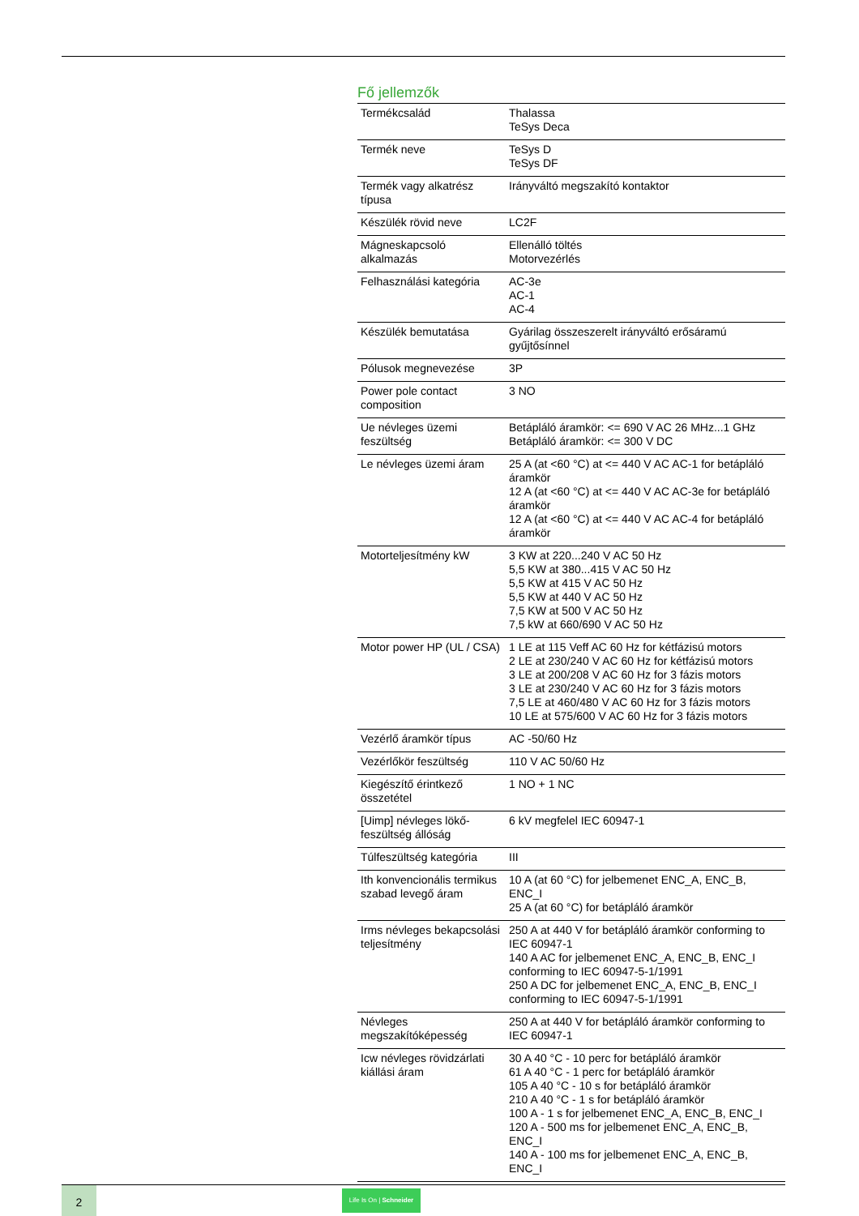Fő jellemzők
| Termékcsalád | Thalassa TeSys Deca |
| Termék neve | TeSys D TeSys DF |
| Termék vagy alkatrész típusa | Irányváltó megszakító kontaktor |
| Készülék rövid neve | LC2F |
| Mágneskapcsoló alkalmazás | Ellenálló töltés Motorvezérlés |
| Felhasználási kategória | AC-3e AC-1 AC-4 |
| Készülék bemutatása | Gyárilag összeszerelt irányváltó erősáramú gyűjtősínnel |
| Pólusok megnevezése | 3P |
| Power pole contact composition | 3 NO |
| Ue névleges üzemi feszültség | Betápláló áramkör: <= 690 V AC 26 MHz...1 GHz Betápláló áramkör: <= 300 V DC |
| Le névleges üzemi áram | 25 A (at <60 °C) at <= 440 V AC AC-1 for betápláló áramkör 12 A (at <60 °C) at <= 440 V AC AC-3e for betápláló áramkör 12 A (at <60 °C) at <= 440 V AC AC-4 for betápláló áramkör |
| Motorteljesítmény kW | 3 KW at 220...240 V AC 50 Hz 5,5 KW at 380...415 V AC 50 Hz 5,5 KW at 415 V AC 50 Hz 5,5 KW at 440 V AC 50 Hz 7,5 KW at 500 V AC 50 Hz 7,5 kW at 660/690 V AC 50 Hz |
| Motor power HP (UL / CSA) | 1 LE at 115 Veff AC 60 Hz for kétfázisú motors 2 LE at 230/240 V AC 60 Hz for kétfázisú motors 3 LE at 200/208 V AC 60 Hz for 3 fázis motors 3 LE at 230/240 V AC 60 Hz for 3 fázis motors 7,5 LE at 460/480 V AC 60 Hz for 3 fázis motors 10 LE at 575/600 V AC 60 Hz for 3 fázis motors |
| Vezérlő áramkör típus | AC -50/60 Hz |
| Vezérlőkör feszültség | 110 V AC 50/60 Hz |
| Kiegészítő érintkező összetétel | 1 NO + 1 NC |
| [Uimp] névleges lökő-feszültség állóság | 6 kV megfelel IEC 60947-1 |
| Túlfeszültség kategória | III |
| Ith konvencionális termikus szabad levegő áram | 10 A (at 60 °C) for jelbemenet ENC_A, ENC_B, ENC_I 25 A (at 60 °C) for betápláló áramkör |
| Irms névleges bekapcsolási teljesítmény | 250 A at 440 V for betápláló áramkör conforming to IEC 60947-1 140 A AC for jelbemenet ENC_A, ENC_B, ENC_I conforming to IEC 60947-5-1/1991 250 A DC for jelbemenet ENC_A, ENC_B, ENC_I conforming to IEC 60947-5-1/1991 |
| Névleges megszakítóképesség | 250 A at 440 V for betápláló áramkör conforming to IEC 60947-1 |
| Icw névleges rövidzárlati kiállási áram | 30 A 40 °C - 10 perc for betápláló áramkör 61 A 40 °C - 1 perc for betápláló áramkör 105 A 40 °C - 10 s for betápláló áramkör 210 A 40 °C - 1 s for betápláló áramkör 100 A - 1 s for jelbemenet ENC_A, ENC_B, ENC_I 120 A - 500 ms for jelbemenet ENC_A, ENC_B, ENC_I 140 A - 100 ms for jelbemenet ENC_A, ENC_B, ENC_I |
2
Life Is On | Schneider